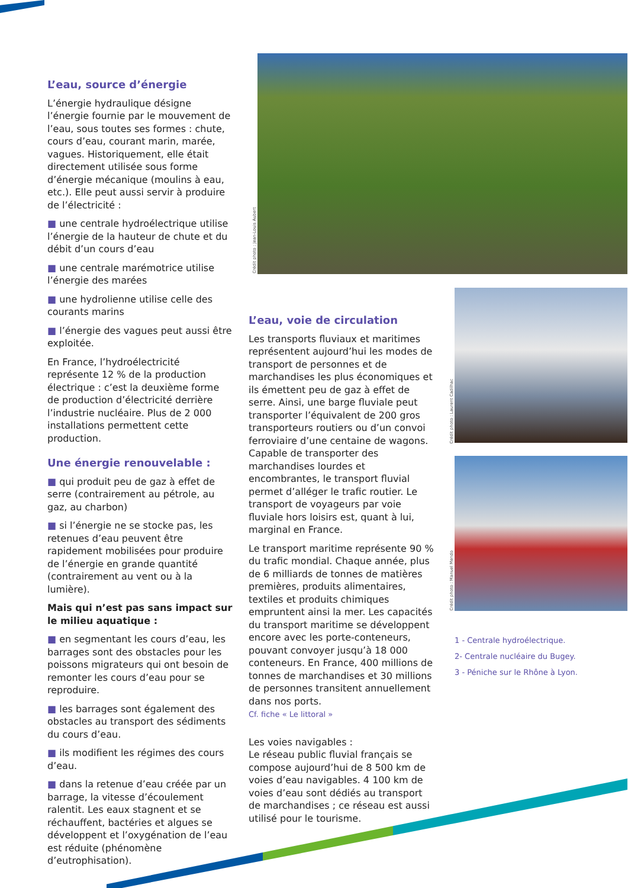Crédit photo : Jean-Louis Aubert
Crédit photo : Laurent Cadilhac
Crédit photo : Manuel Mendo
L’eau, source d’énergie
L’énergie hydraulique désigne l’énergie fournie par le mouvement de l’eau, sous toutes ses formes : chute, cours d’eau, courant marin, marée, vagues. Historiquement, elle était directement utilisée sous forme d’énergie mécanique (moulins à eau, etc.). Elle peut aussi servir à produire de l’électricité :
■ une centrale hydroélectrique utilise l’énergie de la hauteur de chute et du débit d’un cours d’eau
■ une centrale marémotrice utilise l’énergie des marées
■ une hydrolienne utilise celle des courants marins
■ l’énergie des vagues peut aussi être exploitée.
En France, l’hydroélectricité représente 12 % de la production électrique : c’est la deuxième forme de production d’électricité derrière l’industrie nucléaire. Plus de 2 000 installations permettent cette production.
Une énergie renouvelable :
■ qui produit peu de gaz à effet de serre (contrairement au pétrole, au gaz, au charbon)
■ si l’énergie ne se stocke pas, les retenues d’eau peuvent être rapidement mobilisées pour produire de l’énergie en grande quantité (contrairement au vent ou à la lumière).
Mais qui n’est pas sans impact sur le milieu aquatique :
■ en segmentant les cours d’eau, les barrages sont des obstacles pour les poissons migrateurs qui ont besoin de remonter les cours d’eau pour se reproduire.
■ les barrages sont également des obstacles au transport des sédiments du cours d’eau.
■ ils modifient les régimes des cours d’eau.
■ dans la retenue d’eau créée par un barrage, la vitesse d’écoulement ralentit. Les eaux stagnent et se réchauffent, bactéries et algues se développent et l’oxygénation de l’eau est réduite (phénomène d’eutrophisation).
L’eau, voie de circulation
Les transports fluviaux et maritimes représentent aujourd’hui les modes de transport de personnes et de marchandises les plus économiques et ils émettent peu de gaz à effet de serre. Ainsi, une barge fluviale peut transporter l’équivalent de 200 gros transporteurs routiers ou d’un convoi ferroviaire d’une centaine de wagons. Capable de transporter des marchandises lourdes et encombrantes, le transport fluvial permet d’alléger le trafic routier. Le transport de voyageurs par voie fluviale hors loisirs est, quant à lui, marginal en France.
Le transport maritime représente 90 % du trafic mondial. Chaque année, plus de 6 milliards de tonnes de matières premières, produits alimentaires, textiles et produits chimiques empruntent ainsi la mer. Les capacités du transport maritime se développent encore avec les porte-conteneurs, pouvant convoyer jusqu’à 18 000 conteneurs. En France, 400 millions de tonnes de marchandises et 30 millions de personnes transitent annuellement dans nos ports.
Cf. fiche « Le littoral »
Les voies navigables :
Le réseau public fluvial français se compose aujourd’hui de 8 500 km de voies d’eau navigables. 4 100 km de voies d’eau sont dédiés au transport de marchandises ; ce réseau est aussi utilisé pour le tourisme.
1 - Centrale hydroélectrique.
2- Centrale nucléaire du Bugey.
3 - Péniche sur le Rhône à Lyon.